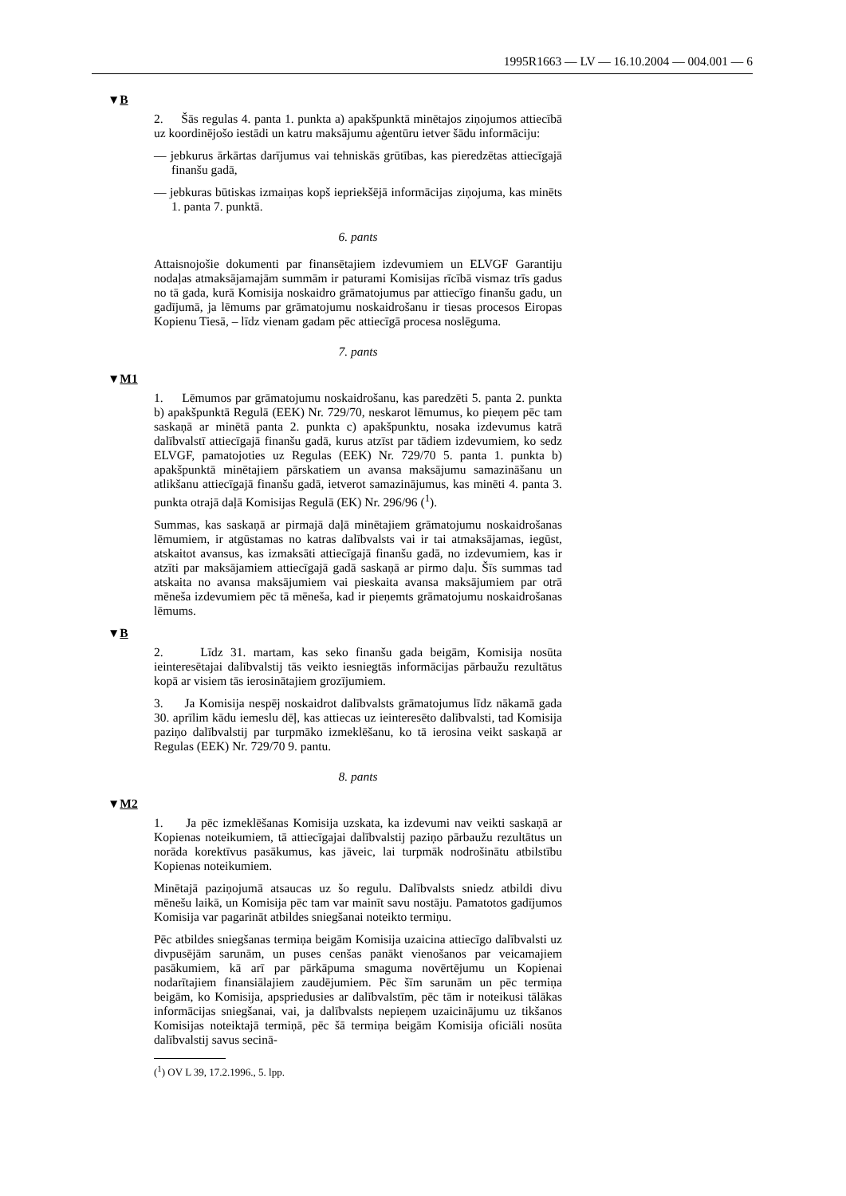1995R1663 — LV — 16.10.2004 — 004.001 — 6
▼B
2. Šās regulas 4. panta 1. punkta a) apakšpunktā minētajos ziņojumos attiecībā uz koordinējošo iestādi un katru maksājumu aģentūru ietver šādu informāciju:
— jebkurus ārkārtas darījumus vai tehniskās grūtības, kas pieredzētas attiecīgajā finanšu gadā,
— jebkuras būtiskas izmaiņas kopš iepriekšējā informācijas ziņojuma, kas minēts 1. panta 7. punktā.
6. pants
Attaisnojošie dokumenti par finansētajiem izdevumiem un ELVGF Garantiju nodaļas atmaksājamajām summām ir paturami Komisijas rīcībā vismaz trīs gadus no tā gada, kurā Komisija noskaidro grāmatojumus par attiecīgo finanšu gadu, un gadījumā, ja lēmums par grāmatojumu noskaidrošanu ir tiesas procesos Eiropas Kopienu Tiesā, – līdz vienam gadam pēc attiecīgā procesa noslēguma.
7. pants
▼M1
1. Lēmumos par grāmatojumu noskaidrošanu, kas paredzēti 5. panta 2. punkta b) apakšpunktā Regulā (EEK) Nr. 729/70, neskarot lēmumus, ko pieņem pēc tam saskaņā ar minētā panta 2. punkta c) apakšpunktu, nosaka izdevumus katrā dalībvalstī attiecīgajā finanšu gadā, kurus atzīst par tādiem izdevumiem, ko sedz ELVGF, pamatojoties uz Regulas (EEK) Nr. 729/70 5. panta 1. punkta b) apakšpunktā minētajiem pārskatiem un avansa maksājumu samazināšanu un atlikšanu attiecīgajā finanšu gadā, ietverot samazinājumus, kas minēti 4. panta 3. punkta otrajā daļā Komisijas Regulā (EK) Nr. 296/96 (<sup>1</sup>).
Summas, kas saskaņā ar pirmajā daļā minētajiem grāmatojumu noskaidrošanas lēmumiem, ir atgūstamas no katras dalībvalsts vai ir tai atmaksājamas, iegūst, atskaitot avansus, kas izmaksāti attiecīgajā finanšu gadā, no izdevumiem, kas ir atzīti par maksājamiem attiecīgajā gadā saskaņā ar pirmo daļu. Šīs summas tad atskaita no avansa maksājumiem vai pieskaita avansa maksājumiem par otrā mēneša izdevumiem pēc tā mēneša, kad ir pieņemts grāmatojumu noskaidrošanas lēmums.
▼B
2. Līdz 31. martam, kas seko finanšu gada beigām, Komisija nosūta ieinteresētajai dalībvalstij tās veikto iesniegtās informācijas pārbaužu rezultātus kopā ar visiem tās ierosinātajiem grozījumiem.
3. Ja Komisija nespēj noskaidrot dalībvalsts grāmatojumus līdz nākamā gada 30. aprīlim kādu iemeslu dēļ, kas attiecas uz ieinteresēto dalībvalsti, tad Komisija paziņo dalībvalstij par turpmāko izmeklēšanu, ko tā ierosina veikt saskaņā ar Regulas (EEK) Nr. 729/70 9. pantu.
8. pants
▼M2
1. Ja pēc izmeklēšanas Komisija uzskata, ka izdevumi nav veikti saskaņā ar Kopienas noteikumiem, tā attiecīgajai dalībvalstij paziņo pārbaužu rezultātus un norāda korektīvus pasākumus, kas jāveic, lai turpmāk nodrošinātu atbilstību Kopienas noteikumiem.
Minētajā paziņojumā atsaucas uz šo regulu. Dalībvalsts sniedz atbildi divu mēnešu laikā, un Komisija pēc tam var mainīt savu nostāju. Pamatotos gadījumos Komisija var pagarināt atbildes sniegšanai noteikto termiņu.
Pēc atbildes sniegšanas termiņa beigām Komisija uzaicina attiecīgo dalībvalsti uz divpusējām sarunām, un puses cenšas panākt vienošanos par veicamajiem pasākumiem, kā arī par pārkāpuma smaguma novērtējumu un Kopienai nodarītajiem finansiālajiem zaudējumiem. Pēc šīm sarunām un pēc termiņa beigām, ko Komisija, apspriedusies ar dalībvalstīm, pēc tām ir noteikusi tālākas informācijas sniegšanai, vai, ja dalībvalsts nepieņem uzaicinājumu uz tikšanos Komisijas noteiktajā termiņā, pēc šā termiņa beigām Komisija oficiāli nosūta dalībvalstij savus secinā-
(<sup>1</sup>) OV L 39, 17.2.1996., 5. lpp.